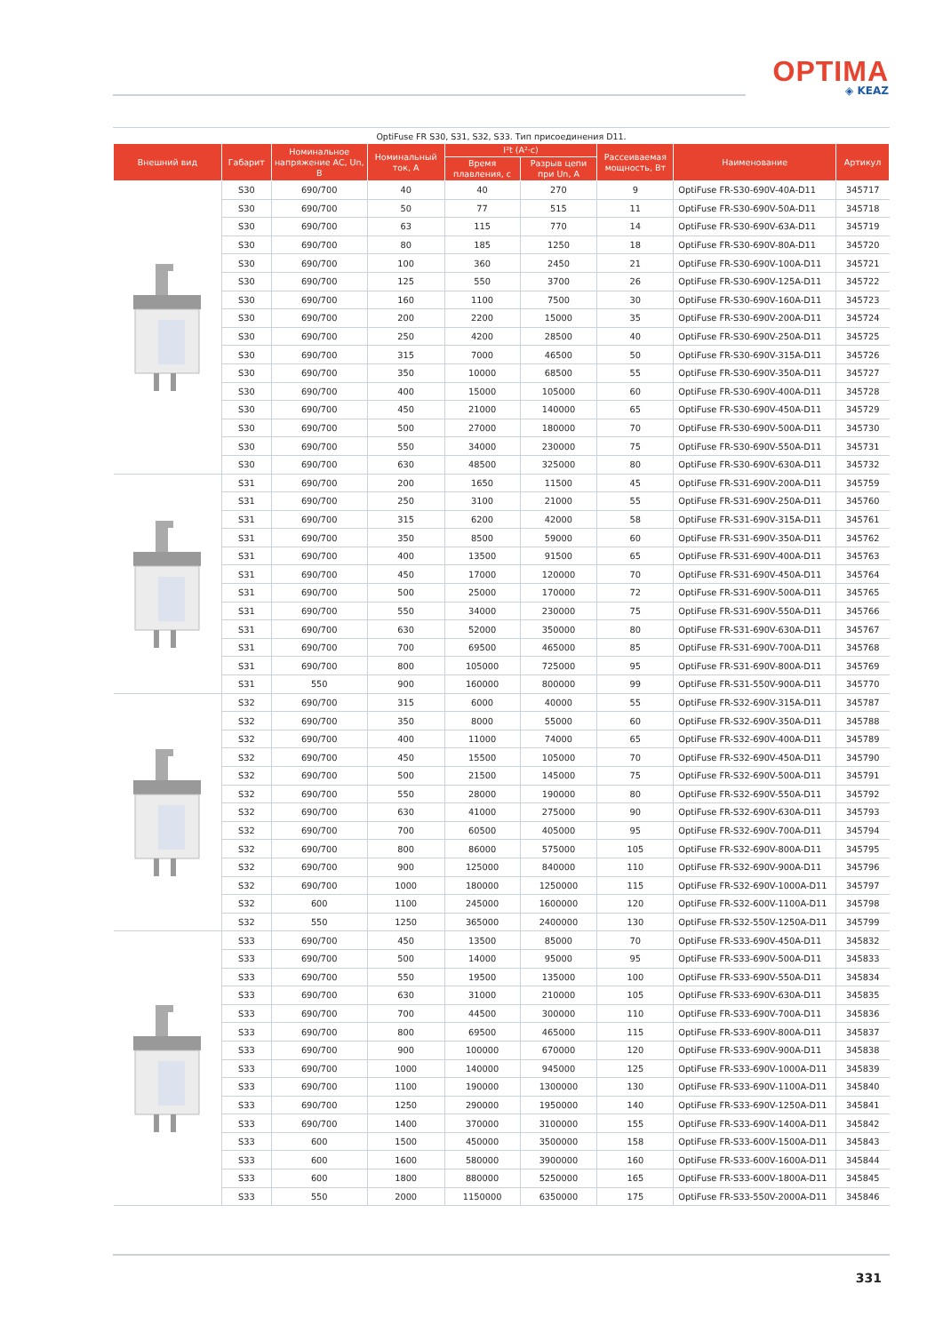OPTIMA
◈ KEAZ
OptiFuse FR S30, S31, S32, S33. Тип присоединения D11.
| Внешний вид | Габарит | Номинальное напряжение AC, Un, В | Номинальный ток, А | I²t (A²·c) | | Рассеиваемая мощность, Вт | Наименование | Артикул |
| --- | --- | --- | --- | --- | --- | --- | --- | --- |
| | | | | Время плавления, с | Разрыв цепи при Un, А | | | |
| | S30 | 690/700 | 40 | 40 | 270 | 9 | OptiFuse FR-S30-690V-40A-D11 | 345717 |
| | S30 | 690/700 | 50 | 77 | 515 | 11 | OptiFuse FR-S30-690V-50A-D11 | 345718 |
| | S30 | 690/700 | 63 | 115 | 770 | 14 | OptiFuse FR-S30-690V-63A-D11 | 345719 |
| | S30 | 690/700 | 80 | 185 | 1250 | 18 | OptiFuse FR-S30-690V-80A-D11 | 345720 |
| | S30 | 690/700 | 100 | 360 | 2450 | 21 | OptiFuse FR-S30-690V-100A-D11 | 345721 |
| | S30 | 690/700 | 125 | 550 | 3700 | 26 | OptiFuse FR-S30-690V-125A-D11 | 345722 |
| | S30 | 690/700 | 160 | 1100 | 7500 | 30 | OptiFuse FR-S30-690V-160A-D11 | 345723 |
| | S30 | 690/700 | 200 | 2200 | 15000 | 35 | OptiFuse FR-S30-690V-200A-D11 | 345724 |
| | S30 | 690/700 | 250 | 4200 | 28500 | 40 | OptiFuse FR-S30-690V-250A-D11 | 345725 |
| | S30 | 690/700 | 315 | 7000 | 46500 | 50 | OptiFuse FR-S30-690V-315A-D11 | 345726 |
| | S30 | 690/700 | 350 | 10000 | 68500 | 55 | OptiFuse FR-S30-690V-350A-D11 | 345727 |
| | S30 | 690/700 | 400 | 15000 | 105000 | 60 | OptiFuse FR-S30-690V-400A-D11 | 345728 |
| | S30 | 690/700 | 450 | 21000 | 140000 | 65 | OptiFuse FR-S30-690V-450A-D11 | 345729 |
| | S30 | 690/700 | 500 | 27000 | 180000 | 70 | OptiFuse FR-S30-690V-500A-D11 | 345730 |
| | S30 | 690/700 | 550 | 34000 | 230000 | 75 | OptiFuse FR-S30-690V-550A-D11 | 345731 |
| | S30 | 690/700 | 630 | 48500 | 325000 | 80 | OptiFuse FR-S30-690V-630A-D11 | 345732 |
| | S31 | 690/700 | 200 | 1650 | 11500 | 45 | OptiFuse FR-S31-690V-200A-D11 | 345759 |
| | S31 | 690/700 | 250 | 3100 | 21000 | 55 | OptiFuse FR-S31-690V-250A-D11 | 345760 |
| | S31 | 690/700 | 315 | 6200 | 42000 | 58 | OptiFuse FR-S31-690V-315A-D11 | 345761 |
| | S31 | 690/700 | 350 | 8500 | 59000 | 60 | OptiFuse FR-S31-690V-350A-D11 | 345762 |
| | S31 | 690/700 | 400 | 13500 | 91500 | 65 | OptiFuse FR-S31-690V-400A-D11 | 345763 |
| | S31 | 690/700 | 450 | 17000 | 120000 | 70 | OptiFuse FR-S31-690V-450A-D11 | 345764 |
| | S31 | 690/700 | 500 | 25000 | 170000 | 72 | OptiFuse FR-S31-690V-500A-D11 | 345765 |
| | S31 | 690/700 | 550 | 34000 | 230000 | 75 | OptiFuse FR-S31-690V-550A-D11 | 345766 |
| | S31 | 690/700 | 630 | 52000 | 350000 | 80 | OptiFuse FR-S31-690V-630A-D11 | 345767 |
| | S31 | 690/700 | 700 | 69500 | 465000 | 85 | OptiFuse FR-S31-690V-700A-D11 | 345768 |
| | S31 | 690/700 | 800 | 105000 | 725000 | 95 | OptiFuse FR-S31-690V-800A-D11 | 345769 |
| | S31 | 550 | 900 | 160000 | 800000 | 99 | OptiFuse FR-S31-550V-900A-D11 | 345770 |
| | S32 | 690/700 | 315 | 6000 | 40000 | 55 | OptiFuse FR-S32-690V-315A-D11 | 345787 |
| | S32 | 690/700 | 350 | 8000 | 55000 | 60 | OptiFuse FR-S32-690V-350A-D11 | 345788 |
| | S32 | 690/700 | 400 | 11000 | 74000 | 65 | OptiFuse FR-S32-690V-400A-D11 | 345789 |
| | S32 | 690/700 | 450 | 15500 | 105000 | 70 | OptiFuse FR-S32-690V-450A-D11 | 345790 |
| | S32 | 690/700 | 500 | 21500 | 145000 | 75 | OptiFuse FR-S32-690V-500A-D11 | 345791 |
| | S32 | 690/700 | 550 | 28000 | 190000 | 80 | OptiFuse FR-S32-690V-550A-D11 | 345792 |
| | S32 | 690/700 | 630 | 41000 | 275000 | 90 | OptiFuse FR-S32-690V-630A-D11 | 345793 |
| | S32 | 690/700 | 700 | 60500 | 405000 | 95 | OptiFuse FR-S32-690V-700A-D11 | 345794 |
| | S32 | 690/700 | 800 | 86000 | 575000 | 105 | OptiFuse FR-S32-690V-800A-D11 | 345795 |
| | S32 | 690/700 | 900 | 125000 | 840000 | 110 | OptiFuse FR-S32-690V-900A-D11 | 345796 |
| | S32 | 690/700 | 1000 | 180000 | 1250000 | 115 | OptiFuse FR-S32-690V-1000A-D11 | 345797 |
| | S32 | 600 | 1100 | 245000 | 1600000 | 120 | OptiFuse FR-S32-600V-1100A-D11 | 345798 |
| | S32 | 550 | 1250 | 365000 | 2400000 | 130 | OptiFuse FR-S32-550V-1250A-D11 | 345799 |
| | S33 | 690/700 | 450 | 13500 | 85000 | 70 | OptiFuse FR-S33-690V-450A-D11 | 345832 |
| | S33 | 690/700 | 500 | 14000 | 95000 | 95 | OptiFuse FR-S33-690V-500A-D11 | 345833 |
| | S33 | 690/700 | 550 | 19500 | 135000 | 100 | OptiFuse FR-S33-690V-550A-D11 | 345834 |
| | S33 | 690/700 | 630 | 31000 | 210000 | 105 | OptiFuse FR-S33-690V-630A-D11 | 345835 |
| | S33 | 690/700 | 700 | 44500 | 300000 | 110 | OptiFuse FR-S33-690V-700A-D11 | 345836 |
| | S33 | 690/700 | 800 | 69500 | 465000 | 115 | OptiFuse FR-S33-690V-800A-D11 | 345837 |
| | S33 | 690/700 | 900 | 100000 | 670000 | 120 | OptiFuse FR-S33-690V-900A-D11 | 345838 |
| | S33 | 690/700 | 1000 | 140000 | 945000 | 125 | OptiFuse FR-S33-690V-1000A-D11 | 345839 |
| | S33 | 690/700 | 1100 | 190000 | 1300000 | 130 | OptiFuse FR-S33-690V-1100A-D11 | 345840 |
| | S33 | 690/700 | 1250 | 290000 | 1950000 | 140 | OptiFuse FR-S33-690V-1250A-D11 | 345841 |
| | S33 | 690/700 | 1400 | 370000 | 3100000 | 155 | OptiFuse FR-S33-690V-1400A-D11 | 345842 |
| | S33 | 600 | 1500 | 450000 | 3500000 | 158 | OptiFuse FR-S33-600V-1500A-D11 | 345843 |
| | S33 | 600 | 1600 | 580000 | 3900000 | 160 | OptiFuse FR-S33-600V-1600A-D11 | 345844 |
| | S33 | 600 | 1800 | 880000 | 5250000 | 165 | OptiFuse FR-S33-600V-1800A-D11 | 345845 |
| | S33 | 550 | 2000 | 1150000 | 6350000 | 175 | OptiFuse FR-S33-550V-2000A-D11 | 345846 |
331